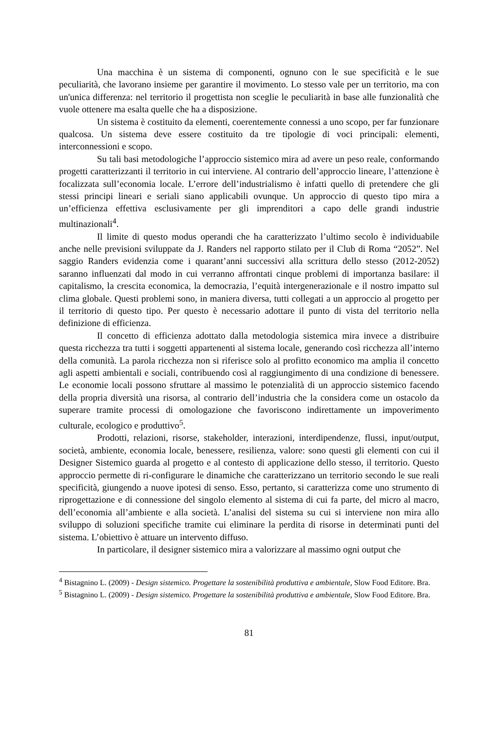Una macchina è un sistema di componenti, ognuno con le sue specificità e le sue peculiarità, che lavorano insieme per garantire il movimento. Lo stesso vale per un territorio, ma con un'unica differenza: nel territorio il progettista non sceglie le peculiarità in base alle funzionalità che vuole ottenere ma esalta quelle che ha a disposizione.
Un sistema è costituito da elementi, coerentemente connessi a uno scopo, per far funzionare qualcosa. Un sistema deve essere costituito da tre tipologie di voci principali: elementi, interconnessioni e scopo.
Su tali basi metodologiche l’approccio sistemico mira ad avere un peso reale, conformando progetti caratterizzanti il territorio in cui interviene. Al contrario dell’approccio lineare, l’attenzione è focalizzata sull’economia locale. L’errore dell’industrialismo è infatti quello di pretendere che gli stessi principi lineari e seriali siano applicabili ovunque. Un approccio di questo tipo mira a un’efficienza effettiva esclusivamente per gli imprenditori a capo delle grandi industrie multinazionali<sup>4</sup>.
Il limite di questo modus operandi che ha caratterizzato l’ultimo secolo è individuabile anche nelle previsioni sviluppate da J. Randers nel rapporto stilato per il Club di Roma “2052”. Nel saggio Randers evidenzia come i quarant’anni successivi alla scrittura dello stesso (2012-2052) saranno influenzati dal modo in cui verranno affrontati cinque problemi di importanza basilare: il capitalismo, la crescita economica, la democrazia, l’equità intergenerazionale e il nostro impatto sul clima globale. Questi problemi sono, in maniera diversa, tutti collegati a un approccio al progetto per il territorio di questo tipo. Per questo è necessario adottare il punto di vista del territorio nella definizione di efficienza.
Il concetto di efficienza adottato dalla metodologia sistemica mira invece a distribuire questa ricchezza tra tutti i soggetti appartenenti al sistema locale, generando così ricchezza all’interno della comunità. La parola ricchezza non si riferisce solo al profitto economico ma amplia il concetto agli aspetti ambientali e sociali, contribuendo così al raggiungimento di una condizione di benessere. Le economie locali possono sfruttare al massimo le potenzialità di un approccio sistemico facendo della propria diversità una risorsa, al contrario dell’industria che la considera come un ostacolo da superare tramite processi di omologazione che favoriscono indirettamente un impoverimento culturale, ecologico e produttivo<sup>5</sup>.
Prodotti, relazioni, risorse, stakeholder, interazioni, interdipendenze, flussi, input/output, società, ambiente, economia locale, benessere, resilienza, valore: sono questi gli elementi con cui il Designer Sistemico guarda al progetto e al contesto di applicazione dello stesso, il territorio. Questo approccio permette di ri-configurare le dinamiche che caratterizzano un territorio secondo le sue reali specificità, giungendo a nuove ipotesi di senso. Esso, pertanto, si caratterizza come uno strumento di riprogettazione e di connessione del singolo elemento al sistema di cui fa parte, del micro al macro, dell’economia all’ambiente e alla società. L’analisi del sistema su cui si interviene non mira allo sviluppo di soluzioni specifiche tramite cui eliminare la perdita di risorse in determinati punti del sistema. L’obiettivo è attuare un intervento diffuso.
In particolare, il designer sistemico mira a valorizzare al massimo ogni output che
<sup>4</sup> Bistagnino L. (2009) - Design sistemico. Progettare la sostenibilità produttiva e ambientale, Slow Food Editore. Bra.
<sup>5</sup> Bistagnino L. (2009) - Design sistemico. Progettare la sostenibilità produttiva e ambientale, Slow Food Editore. Bra.
81